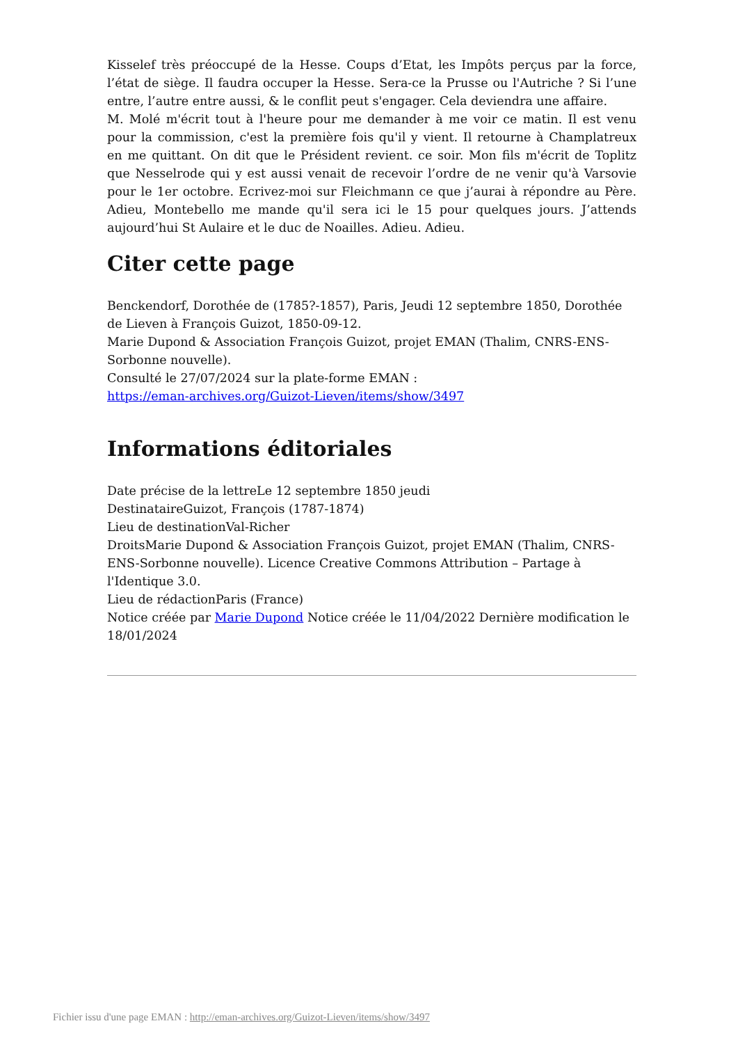Kisselef très préoccupé de la Hesse. Coups d’Etat, les Impôts perçus par la force, l’état de siège. Il faudra occuper la Hesse. Sera-ce la Prusse ou l'Autriche ? Si l’une entre, l’autre entre aussi, & le conflit peut s'engager. Cela deviendra une affaire.
M. Molé m'écrit tout à l'heure pour me demander à me voir ce matin. Il est venu pour la commission, c'est la première fois qu'il y vient. Il retourne à Champlatreux en me quittant. On dit que le Président revient. ce soir. Mon fils m'écrit de Toplitz que Nesselrode qui y est aussi venait de recevoir l’ordre de ne venir qu'à Varsovie pour le 1er octobre. Ecrivez-moi sur Fleichmann ce que j’aurai à répondre au Père. Adieu, Montebello me mande qu'il sera ici le 15 pour quelques jours. J’attends aujourd’hui St Aulaire et le duc de Noailles. Adieu. Adieu.
Citer cette page
Benckendorf, Dorothée de (1785?-1857), Paris, Jeudi 12 septembre 1850, Dorothée de Lieven à François Guizot, 1850-09-12.
Marie Dupond & Association François Guizot, projet EMAN (Thalim, CNRS-ENS-Sorbonne nouvelle).
Consulté le 27/07/2024 sur la plate-forme EMAN :
https://eman-archives.org/Guizot-Lieven/items/show/3497
Informations éditoriales
Date précise de la lettreLe 12 septembre 1850 jeudi
DestinataireGuizot, François (1787-1874)
Lieu de destinationVal-Richer
DroitsMarie Dupond & Association François Guizot, projet EMAN (Thalim, CNRS-ENS-Sorbonne nouvelle). Licence Creative Commons Attribution – Partage à l'Identique 3.0.
Lieu de rédactionParis (France)
Notice créée par Marie Dupond Notice créée le 11/04/2022 Dernière modification le 18/01/2024
Fichier issu d'une page EMAN : http://eman-archives.org/Guizot-Lieven/items/show/3497